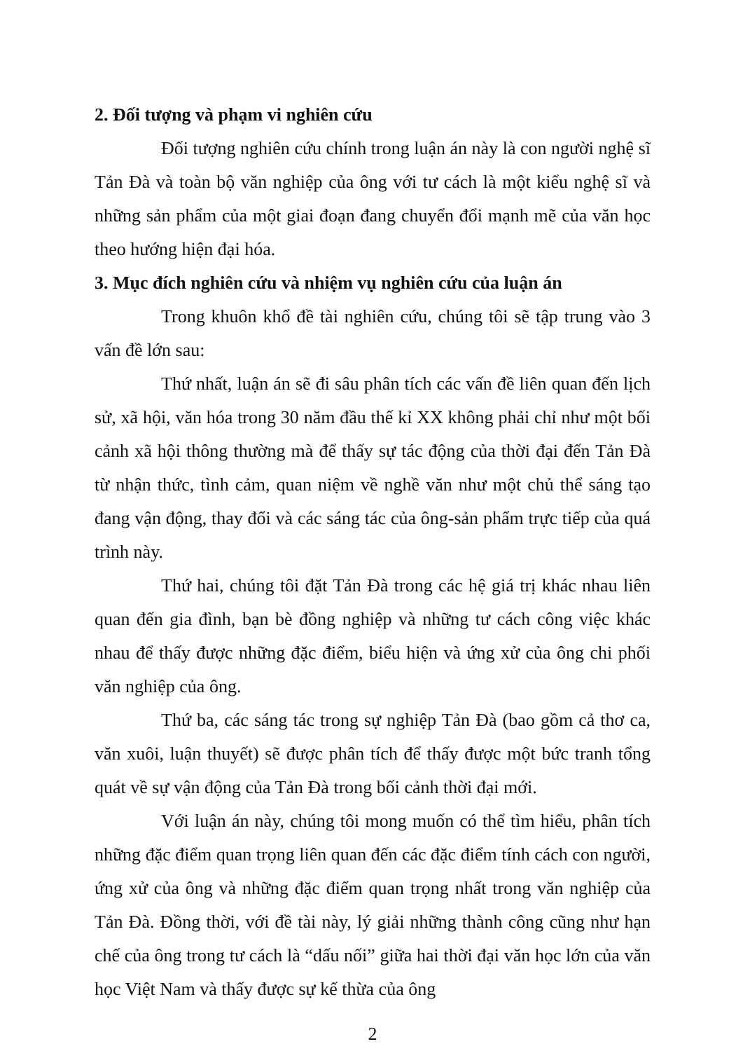2. Đối tượng và phạm vi nghiên cứu
Đối tượng nghiên cứu chính trong luận án này là con người nghệ sĩ Tản Đà và toàn bộ văn nghiệp của ông với tư cách là một kiểu nghệ sĩ và những sản phẩm của một giai đoạn đang chuyển đổi mạnh mẽ của văn học theo hướng hiện đại hóa.
3. Mục đích nghiên cứu và nhiệm vụ nghiên cứu của luận án
Trong khuôn khổ đề tài nghiên cứu, chúng tôi sẽ tập trung vào 3 vấn đề lớn sau:
Thứ nhất, luận án sẽ đi sâu phân tích các vấn đề liên quan đến lịch sử, xã hội, văn hóa trong 30 năm đầu thế kỉ XX không phải chỉ như một bối cảnh xã hội thông thường mà để thấy sự tác động của thời đại đến Tản Đà từ nhận thức, tình cảm, quan niệm về nghề văn như một chủ thể sáng tạo đang vận động, thay đổi và các sáng tác của ông-sản phẩm trực tiếp của quá trình này.
Thứ hai, chúng tôi đặt Tản Đà trong các hệ giá trị khác nhau liên quan đến gia đình, bạn bè đồng nghiệp và những tư cách công việc khác nhau để thấy được những đặc điểm, biểu hiện và ứng xử của ông chi phối văn nghiệp của ông.
Thứ ba, các sáng tác trong sự nghiệp Tản Đà (bao gồm cả thơ ca, văn xuôi, luận thuyết) sẽ được phân tích để thấy được một bức tranh tổng quát về sự vận động của Tản Đà trong bối cảnh thời đại mới.
Với luận án này, chúng tôi mong muốn có thể tìm hiểu, phân tích những đặc điểm quan trọng liên quan đến các đặc điểm tính cách con người, ứng xử của ông và những đặc điểm quan trọng nhất trong văn nghiệp của Tản Đà. Đồng thời, với đề tài này, lý giải những thành công cũng như hạn chế của ông trong tư cách là “dấu nối” giữa hai thời đại văn học lớn của văn học Việt Nam và thấy được sự kế thừa của ông
2